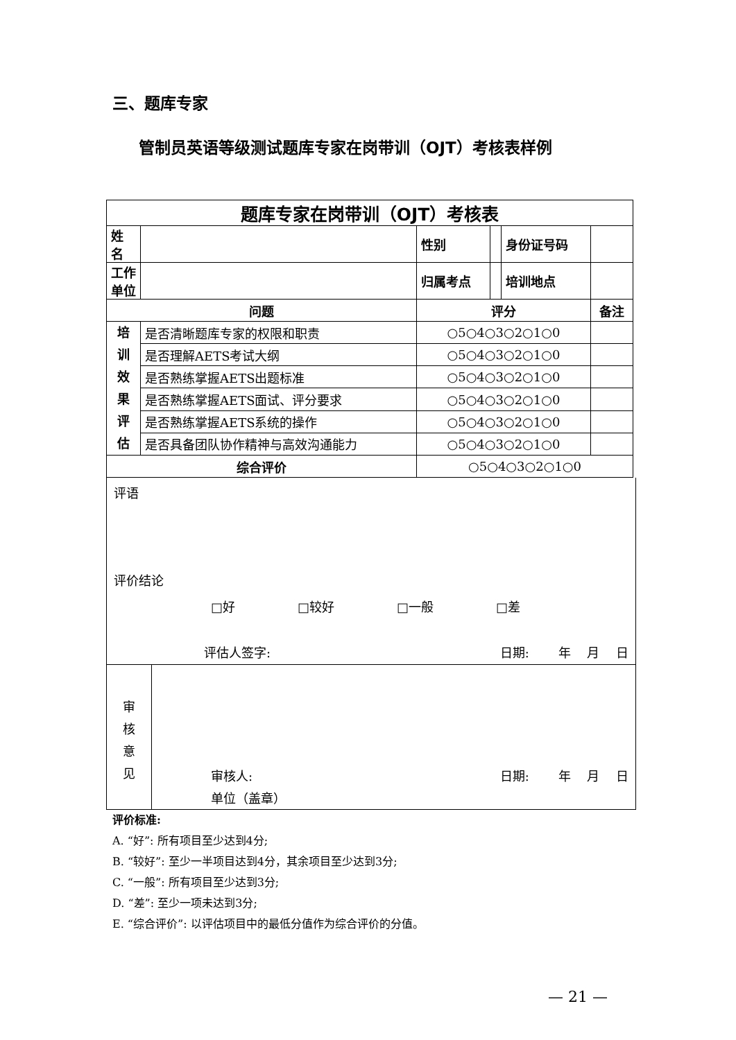三、题库专家
管制员英语等级测试题库专家在岗带训（OJT）考核表样例
| 题库专家在岗带训（OJT）考核表 | | | | | |
| 姓 名 | | 性别 | | 身份证号码 | |
| 工作单位 | | 归属考点 | | 培训地点 | |
| 问题 | | 评分 | | | 备注 |
| 培 训 效 果 评 估 | 是否清晰题库专家的权限和职责 | ○5○4○3○2○1○0 | | | |
| | 是否理解AETS考试大纲 | ○5○4○3○2○1○0 | | | |
| | 是否熟练掌握AETS出题标准 | ○5○4○3○2○1○0 | | | |
| | 是否熟练掌握AETS面试、评分要求 | ○5○4○3○2○1○0 | | | |
| | 是否熟练掌握AETS系统的操作 | ○5○4○3○2○1○0 | | | |
| | 是否具备团队协作精神与高效沟通能力 | ○5○4○3○2○1○0 | | | |
| 综合评价 | | ○5○4○3○2○1○0 | | | |
评语
评价结论
□好 □较好 □一般 □差
评估人签字: 日期:　　 年　 月　 日
审
核
意
见
审核人: 日期:　　 年　 月　 日
单位（盖章）
评价标准:
A. “好”: 所有项目至少达到4分;
B. “较好”: 至少一半项目达到4分，其余项目至少达到3分;
C. “一般”: 所有项目至少达到3分;
D. “差”: 至少一项未达到3分;
E. “综合评价”: 以评估项目中的最低分值作为综合评价的分值。
— 21 —